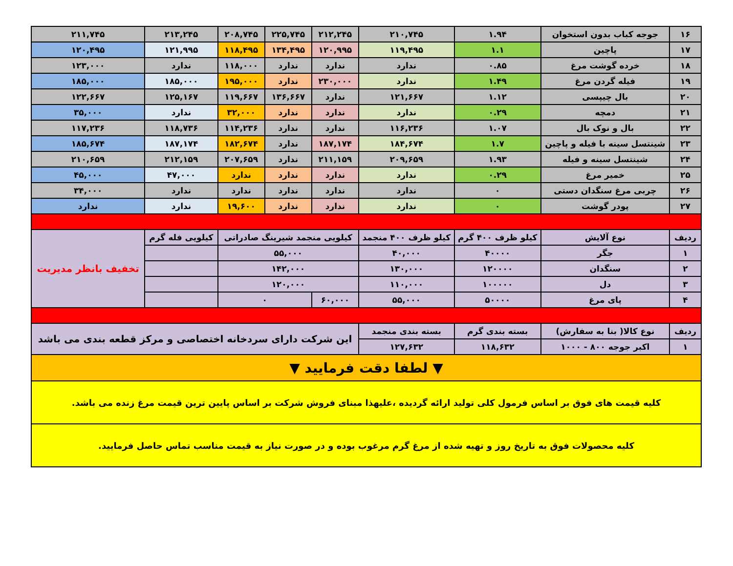| ۱۶ | جوجه کباب بدون استخوان | ۱.۹۴ | ۲۱۰,۷۴۵ | ۲۱۲,۲۴۵ | ۲۲۵,۷۴۵ | ۲۰۸,۷۴۵ | ۲۱۳,۲۴۵ | ۲۱۱,۷۴۵ |
| ۱۷ | پاچین | ۱.۱ | ۱۱۹,۴۹۵ | ۱۲۰,۹۹۵ | ۱۳۴,۴۹۵ | ۱۱۸,۴۹۵ | ۱۲۱,۹۹۵ | ۱۲۰,۴۹۵ |
| ۱۸ | خرده گوشت مرغ | ۰.۸۵ | ندارد | ندارد | ندارد | ۱۱۸,۰۰۰ | ندارد | ۱۲۳,۰۰۰ |
| ۱۹ | فیله گردن مرغ | ۱.۴۹ | ندارد | ۲۳۰,۰۰۰ | ندارد | ۱۹۵,۰۰۰ | ۱۸۵,۰۰۰ | ۱۸۵,۰۰۰ |
| ۲۰ | بال چیپسی | ۱.۱۲ | ۱۲۱,۶۶۷ | ندارد | ۱۳۶,۶۶۷ | ۱۱۹,۶۶۷ | ۱۲۵,۱۶۷ | ۱۲۲,۶۶۷ |
| ۲۱ | دمچه | ۰.۲۹ | ندارد | ندارد | ندارد | ۳۲,۰۰۰ | ندارد | ۳۵,۰۰۰ |
| ۲۲ | بال و نوک بال | ۱.۰۷ | ۱۱۶,۲۳۶ | ندارد | ندارد | ۱۱۴,۲۳۶ | ۱۱۸,۷۳۶ | ۱۱۷,۲۳۶ |
| ۲۳ | شینتسل سینه با فیله و پاچین | ۱.۷ | ۱۸۴,۶۷۴ | ۱۸۷,۱۷۴ | ندارد | ۱۸۲,۶۷۴ | ۱۸۷,۱۷۴ | ۱۸۵,۶۷۴ |
| ۲۴ | شینتسل سینه و فیله | ۱.۹۳ | ۲۰۹,۶۵۹ | ۲۱۱,۱۵۹ | ندارد | ۲۰۷,۶۵۹ | ۲۱۲,۱۵۹ | ۲۱۰,۶۵۹ |
| ۲۵ | خمیر مرغ | ۰.۲۹ | ندارد | ندارد | ندارد | ندارد | ۴۷,۰۰۰ | ۴۵,۰۰۰ |
| ۲۶ | چربی مرغ سنگدان دستی | ۰ | ندارد | ندارد | ندارد | ندارد | ندارد | ۳۴,۰۰۰ |
| ۲۷ | پودر گوشت | ۰ | ندارد | ندارد | ندارد | ۱۹,۶۰۰ | ندارد | ندارد |
| ردیف | نوع آلایش | کیلو ظرف ۴۰۰ گرم | کیلو ظرف ۴۰۰ منجمد | کیلویی منجمد شیرینگ صادراتی | | | کیلویی فله گرم | تخفیف بانظر مدیریت |
| ۱ | جگر | ۴۰۰۰۰ | ۴۰,۰۰۰ | ۵۵,۰۰۰ | | | | |
| ۲ | سنگدان | ۱۲۰۰۰۰ | ۱۳۰,۰۰۰ | ۱۴۲,۰۰۰ | | | | |
| ۳ | دل | ۱۰۰۰۰۰ | ۱۱۰,۰۰۰ | ۱۲۰,۰۰۰ | | | | |
| ۴ | پای مرغ | ۵۰۰۰۰ | ۵۵,۰۰۰ | ۶۰,۰۰۰ | ۰ | | | |
| ردیف | نوع کالا( بنا به سفارش) | بسته بندی گرم | بسته بندی منجمد | این شرکت دارای سردخانه اختصاصی و مرکز قطعه بندی می باشد | | | | |
| ۱ | اکبر جوجه ۸۰۰ - ۱۰۰۰ | ۱۱۸,۶۳۲ | ۱۲۷,۶۳۲ | | | | | |
| ▼ لطفا دقت فرمایید ▼ | | | | | | | | |
| کلیه قیمت های فوق بر اساس فرمول کلی تولید ارائه گردیده ،علیهذا مبنای فروش شرکت بر اساس پایین ترین قیمت مرغ زنده می باشد. | | | | | | | | |
| کلیه محصولات فوق به تاریخ روز و تهیه شده از مرغ گرم مرغوب بوده و در صورت نیاز به قیمت مناسب تماس حاصل فرمایید. | | | | | | | | |